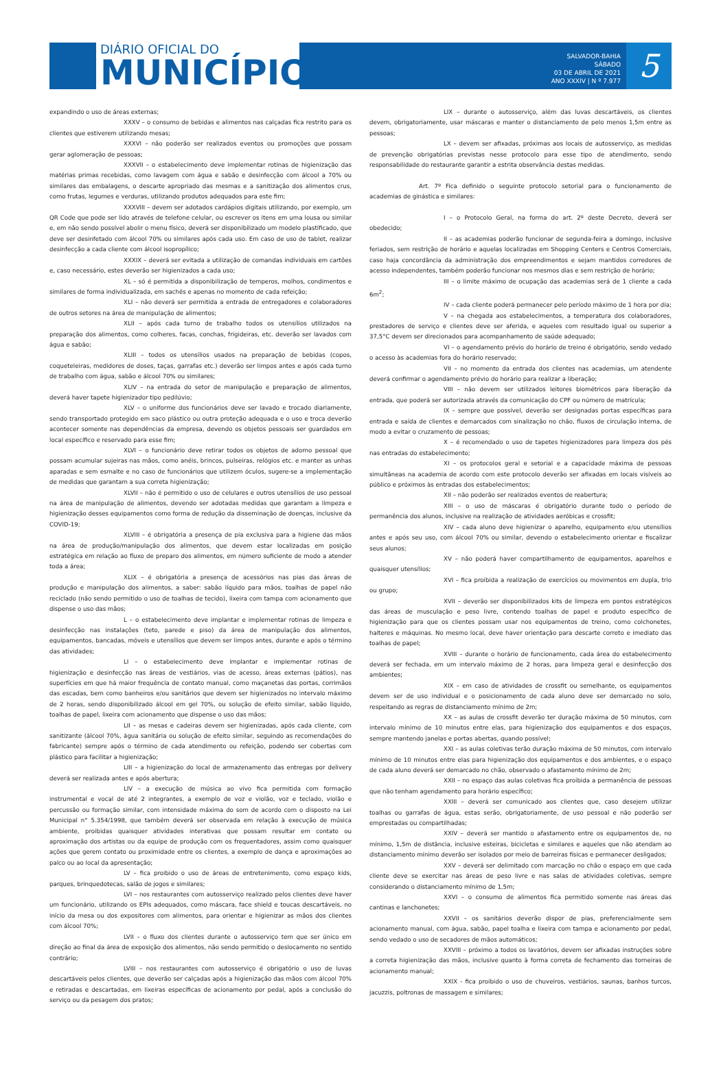DIÁRIO OFICIAL DO
MUNICÍPIO
SALVADOR-BAHIA
SÁBADO
03 DE ABRIL DE 2021
ANO XXXIV | N º 7.977
5
expandindo o uso de áreas externas;
XXXV – o consumo de bebidas e alimentos nas calçadas fica restrito para os clientes que estiverem utilizando mesas;
XXXVI – não poderão ser realizados eventos ou promoções que possam gerar aglomeração de pessoas;
XXXVII – o estabelecimento deve implementar rotinas de higienização das matérias primas recebidas, como lavagem com água e sabão e desinfecção com álcool a 70% ou similares das embalagens, o descarte apropriado das mesmas e a sanitização dos alimentos crus, como frutas, legumes e verduras, utilizando produtos adequados para este fim;
XXXVIII – devem ser adotados cardápios digitais utilizando, por exemplo, um QR Code que pode ser lido através de telefone celular, ou escrever os itens em uma lousa ou similar e, em não sendo possível abolir o menu físico, deverá ser disponibilizado um modelo plastificado, que deve ser desinfetado com álcool 70% ou similares após cada uso. Em caso de uso de tablet, realizar desinfecção a cada cliente com álcool isopropílico;
XXXIX – deverá ser evitada a utilização de comandas individuais em cartões e, caso necessário, estes deverão ser higienizados a cada uso;
XL – só é permitida a disponibilização de temperos, molhos, condimentos e similares de forma individualizada, em sachês e apenas no momento de cada refeição;
XLI – não deverá ser permitida a entrada de entregadores e colaboradores de outros setores na área de manipulação de alimentos;
XLII – após cada turno de trabalho todos os utensílios utilizados na preparação dos alimentos, como colheres, facas, conchas, frigideiras, etc. deverão ser lavados com água e sabão;
XLIII – todos os utensílios usados na preparação de bebidas (copos, coqueteleiras, medidores de doses, taças, garrafas etc.) deverão ser limpos antes e após cada turno de trabalho com água, sabão e álcool 70% ou similares;
XLIV – na entrada do setor de manipulação e preparação de alimentos, deverá haver tapete higienizador tipo pedilúvio;
XLV – o uniforme dos funcionários deve ser lavado e trocado diariamente, sendo transportado protegido em saco plástico ou outra proteção adequada e o uso e troca deverão acontecer somente nas dependências da empresa, devendo os objetos pessoais ser guardados em local específico e reservado para esse fim;
XLVI – o funcionário deve retirar todos os objetos de adorno pessoal que possam acumular sujeiras nas mãos, como anéis, brincos, pulseiras, relógios etc. e manter as unhas aparadas e sem esmalte e no caso de funcionários que utilizem óculos, sugere-se a implementação de medidas que garantam a sua correta higienização;
XLVII – não é permitido o uso de celulares e outros utensílios de uso pessoal na área de manipulação de alimentos, devendo ser adotadas medidas que garantam a limpeza e higienização desses equipamentos como forma de redução da disseminação de doenças, inclusive da COVID-19;
XLVIII – é obrigatória a presença de pia exclusiva para a higiene das mãos na área de produção/manipulação dos alimentos, que devem estar localizadas em posição estratégica em relação ao fluxo de preparo dos alimentos, em número suficiente de modo a atender toda a área;
XLIX – é obrigatória a presença de acessórios nas pias das áreas de produção e manipulação dos alimentos, a saber: sabão líquido para mãos, toalhas de papel não reciclado (não sendo permitido o uso de toalhas de tecido), lixeira com tampa com acionamento que dispense o uso das mãos;
L – o estabelecimento deve implantar e implementar rotinas de limpeza e desinfecção nas instalações (teto, parede e piso) da área de manipulação dos alimentos, equipamentos, bancadas, móveis e utensílios que devem ser limpos antes, durante e após o término das atividades;
LI – o estabelecimento deve implantar e implementar rotinas de higienização e desinfecção nas áreas de vestiários, vias de acesso, áreas externas (pátios), nas superfícies em que há maior frequência de contato manual, como maçanetas das portas, corrimãos das escadas, bem como banheiros e/ou sanitários que devem ser higienizados no intervalo máximo de 2 horas, sendo disponibilizado álcool em gel 70%, ou solução de efeito similar, sabão líquido, toalhas de papel, lixeira com acionamento que dispense o uso das mãos;
LII – as mesas e cadeiras devem ser higienizadas, após cada cliente, com sanitizante (álcool 70%, água sanitária ou solução de efeito similar, seguindo as recomendações do fabricante) sempre após o término de cada atendimento ou refeição, podendo ser cobertas com plástico para facilitar a higienização;
LIII – a higienização do local de armazenamento das entregas por delivery deverá ser realizada antes e após abertura;
LIV – a execução de música ao vivo fica permitida com formação instrumental e vocal de até 2 integrantes, a exemplo de voz e violão, voz e teclado, violão e percussão ou formação similar, com intensidade máxima do som de acordo com o disposto na Lei Municipal n° 5.354/1998, que também deverá ser observada em relação à execução de música ambiente, proibidas quaisquer atividades interativas que possam resultar em contato ou aproximação dos artistas ou da equipe de produção com os frequentadores, assim como quaisquer ações que gerem contato ou proximidade entre os clientes, a exemplo de dança e aproximações ao palco ou ao local da apresentação;
LV – fica proibido o uso de áreas de entretenimento, como espaço kids, parques, brinquedotecas, salão de jogos e similares;
LVI – nos restaurantes com autosserviço realizado pelos clientes deve haver um funcionário, utilizando os EPIs adequados, como máscara, face shield e toucas descartáveis, no início da mesa ou dos expositores com alimentos, para orientar e higienizar as mãos dos clientes com álcool 70%;
LVII – o fluxo dos clientes durante o autosserviço tem que ser único em direção ao final da área de exposição dos alimentos, não sendo permitido o deslocamento no sentido contrário;
LVIII – nos restaurantes com autosserviço é obrigatório o uso de luvas descartáveis pelos clientes, que deverão ser calçadas após a higienização das mãos com álcool 70% e retiradas e descartadas, em lixeiras específicas de acionamento por pedal, após a conclusão do serviço ou da pesagem dos pratos;
LIX – durante o autosserviço, além das luvas descartáveis, os clientes devem, obrigatoriamente, usar máscaras e manter o distanciamento de pelo menos 1,5m entre as pessoas;
LX – devem ser afixadas, próximas aos locais de autosserviço, as medidas de prevenção obrigatórias previstas nesse protocolo para esse tipo de atendimento, sendo responsabilidade do restaurante garantir a estrita observância destas medidas.
Art. 7º Fica definido o seguinte protocolo setorial para o funcionamento de academias de ginástica e similares:
I – o Protocolo Geral, na forma do art. 2º deste Decreto, deverá ser obedecido;
II – as academias poderão funcionar de segunda-feira a domingo, inclusive feriados, sem restrição de horário e aquelas localizadas em Shopping Centers e Centros Comerciais, caso haja concordância da administração dos empreendimentos e sejam mantidos corredores de acesso independentes, também poderão funcionar nos mesmos dias e sem restrição de horário;
III – o limite máximo de ocupação das academias será de 1 cliente a cada 6m<sup>2</sup>;
IV – cada cliente poderá permanecer pelo período máximo de 1 hora por dia;
V – na chegada aos estabelecimentos, a temperatura dos colaboradores, prestadores de serviço e clientes deve ser aferida, e aqueles com resultado igual ou superior a 37,5°C devem ser direcionados para acompanhamento de saúde adequado;
VI – o agendamento prévio do horário de treino é obrigatório, sendo vedado o acesso às academias fora do horário reservado;
VII – no momento da entrada dos clientes nas academias, um atendente deverá confirmar o agendamento prévio do horário para realizar a liberação;
VIII – não devem ser utilizados leitores biométricos para liberação da entrada, que poderá ser autorizada através da comunicação do CPF ou número de matrícula;
IX – sempre que possível, deverão ser designadas portas específicas para entrada e saída de clientes e demarcados com sinalização no chão, fluxos de circulação interna, de modo a evitar o cruzamento de pessoas;
X – é recomendado o uso de tapetes higienizadores para limpeza dos pés nas entradas do estabelecimento;
XI – os protocolos geral e setorial e a capacidade máxima de pessoas simultâneas na academia de acordo com este protocolo deverão ser afixadas em locais visíveis ao público e próximos às entradas dos estabelecimentos;
XII – não poderão ser realizados eventos de reabertura;
XIII – o uso de máscaras é obrigatório durante todo o período de permanência dos alunos, inclusive na realização de atividades aeróbicas e crossfit;
XIV – cada aluno deve higienizar o aparelho, equipamento e/ou utensílios antes e após seu uso, com álcool 70% ou similar, devendo o estabelecimento orientar e fiscalizar seus alunos;
XV – não poderá haver compartilhamento de equipamentos, aparelhos e quaisquer utensílios;
XVI – fica proibida a realização de exercícios ou movimentos em dupla, trio ou grupo;
XVII – deverão ser disponibilizados kits de limpeza em pontos estratégicos das áreas de musculação e peso livre, contendo toalhas de papel e produto específico de higienização para que os clientes possam usar nos equipamentos de treino, como colchonetes, halteres e máquinas. No mesmo local, deve haver orientação para descarte correto e imediato das toalhas de papel;
XVIII – durante o horário de funcionamento, cada área do estabelecimento deverá ser fechada, em um intervalo máximo de 2 horas, para limpeza geral e desinfecção dos ambientes;
XIX – em caso de atividades de crossfit ou semelhante, os equipamentos devem ser de uso individual e o posicionamento de cada aluno deve ser demarcado no solo, respeitando as regras de distanciamento mínimo de 2m;
XX – as aulas de crossfit deverão ter duração máxima de 50 minutos, com intervalo mínimo de 10 minutos entre elas, para higienização dos equipamentos e dos espaços, sempre mantendo janelas e portas abertas, quando possível;
XXI – as aulas coletivas terão duração máxima de 50 minutos, com intervalo mínimo de 10 minutos entre elas para higienização dos equipamentos e dos ambientes, e o espaço de cada aluno deverá ser demarcado no chão, observado o afastamento mínimo de 2m;
XXII – no espaço das aulas coletivas fica proibida a permanência de pessoas que não tenham agendamento para horário específico;
XXIII – deverá ser comunicado aos clientes que, caso desejem utilizar toalhas ou garrafas de água, estas serão, obrigatoriamente, de uso pessoal e não poderão ser emprestadas ou compartilhadas;
XXIV – deverá ser mantido o afastamento entre os equipamentos de, no mínimo, 1,5m de distância, inclusive esteiras, bicicletas e similares e aqueles que não atendam ao distanciamento mínimo deverão ser isolados por meio de barreiras físicas e permanecer desligados;
XXV – deverá ser delimitado com marcação no chão o espaço em que cada cliente deve se exercitar nas áreas de peso livre e nas salas de atividades coletivas, sempre considerando o distanciamento mínimo de 1,5m;
XXVI – o consumo de alimentos fica permitido somente nas áreas das cantinas e lanchonetes;
XXVII – os sanitários deverão dispor de pias, preferencialmente sem acionamento manual, com água, sabão, papel toalha e lixeira com tampa e acionamento por pedal, sendo vedado o uso de secadores de mãos automáticos;
XXVIII – próximo a todos os lavatórios, devem ser afixadas instruções sobre a correta higienização das mãos, inclusive quanto à forma correta de fechamento das torneiras de acionamento manual;
XXIX - fica proibido o uso de chuveiros, vestiários, saunas, banhos turcos, jacuzzis, poltronas de massagem e similares;